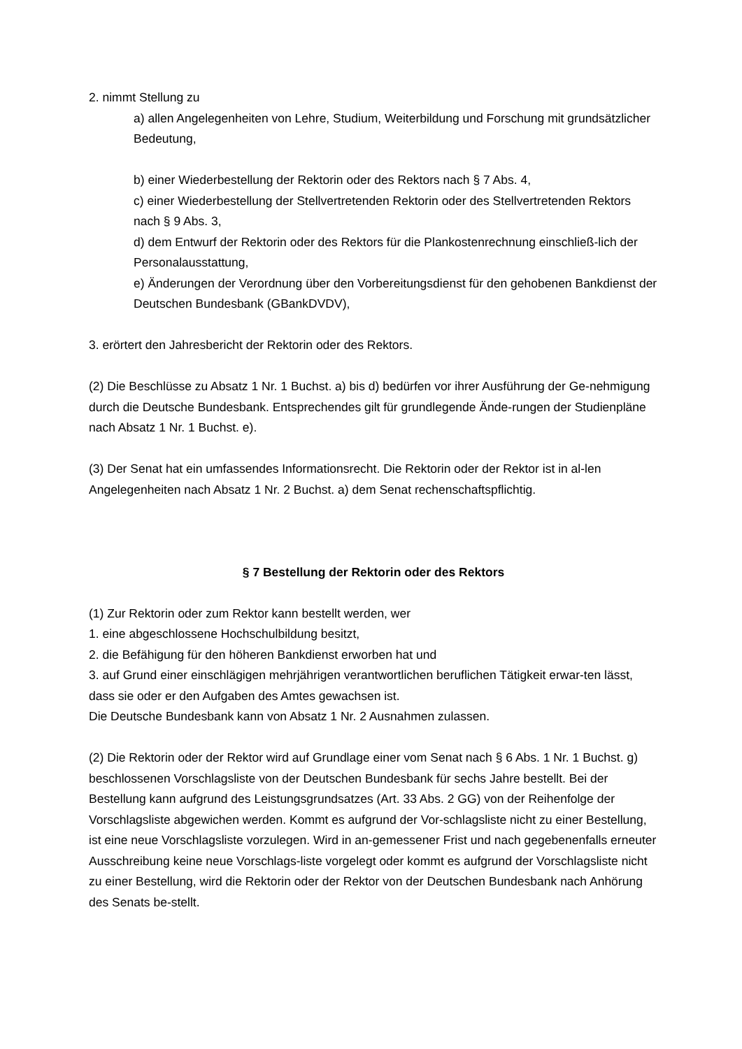2. nimmt Stellung zu
a) allen Angelegenheiten von Lehre, Studium, Weiterbildung und Forschung mit grundsätzlicher Bedeutung,
b) einer Wiederbestellung der Rektorin oder des Rektors nach § 7 Abs. 4,
c) einer Wiederbestellung der Stellvertretenden Rektorin oder des Stellvertretenden Rektors nach § 9 Abs. 3,
d) dem Entwurf der Rektorin oder des Rektors für die Plankostenrechnung einschließ-lich der Personalausstattung,
e) Änderungen der Verordnung über den Vorbereitungsdienst für den gehobenen Bankdienst der Deutschen Bundesbank (GBankDVDV),
3. erörtert den Jahresbericht der Rektorin oder des Rektors.
(2) Die Beschlüsse zu Absatz 1 Nr. 1 Buchst. a) bis d) bedürfen vor ihrer Ausführung der Ge-nehmigung durch die Deutsche Bundesbank. Entsprechendes gilt für grundlegende Ände-rungen der Studienpläne nach Absatz 1 Nr. 1 Buchst. e).
(3) Der Senat hat ein umfassendes Informationsrecht. Die Rektorin oder der Rektor ist in al-len Angelegenheiten nach Absatz 1 Nr. 2 Buchst. a) dem Senat rechenschaftspflichtig.
§ 7 Bestellung der Rektorin oder des Rektors
(1) Zur Rektorin oder zum Rektor kann bestellt werden, wer
1. eine abgeschlossene Hochschulbildung besitzt,
2. die Befähigung für den höheren Bankdienst erworben hat und
3. auf Grund einer einschlägigen mehrjährigen verantwortlichen beruflichen Tätigkeit erwar-ten lässt, dass sie oder er den Aufgaben des Amtes gewachsen ist.
Die Deutsche Bundesbank kann von Absatz 1 Nr. 2 Ausnahmen zulassen.
(2) Die Rektorin oder der Rektor wird auf Grundlage einer vom Senat nach § 6 Abs. 1 Nr. 1 Buchst. g) beschlossenen Vorschlagsliste von der Deutschen Bundesbank für sechs Jahre bestellt. Bei der Bestellung kann aufgrund des Leistungsgrundsatzes (Art. 33 Abs. 2 GG) von der Reihenfolge der Vorschlagsliste abgewichen werden. Kommt es aufgrund der Vor-schlagsliste nicht zu einer Bestellung, ist eine neue Vorschlagsliste vorzulegen. Wird in an-gemessener Frist und nach gegebenenfalls erneuter Ausschreibung keine neue Vorschlags-liste vorgelegt oder kommt es aufgrund der Vorschlagsliste nicht zu einer Bestellung, wird die Rektorin oder der Rektor von der Deutschen Bundesbank nach Anhörung des Senats be-stellt.